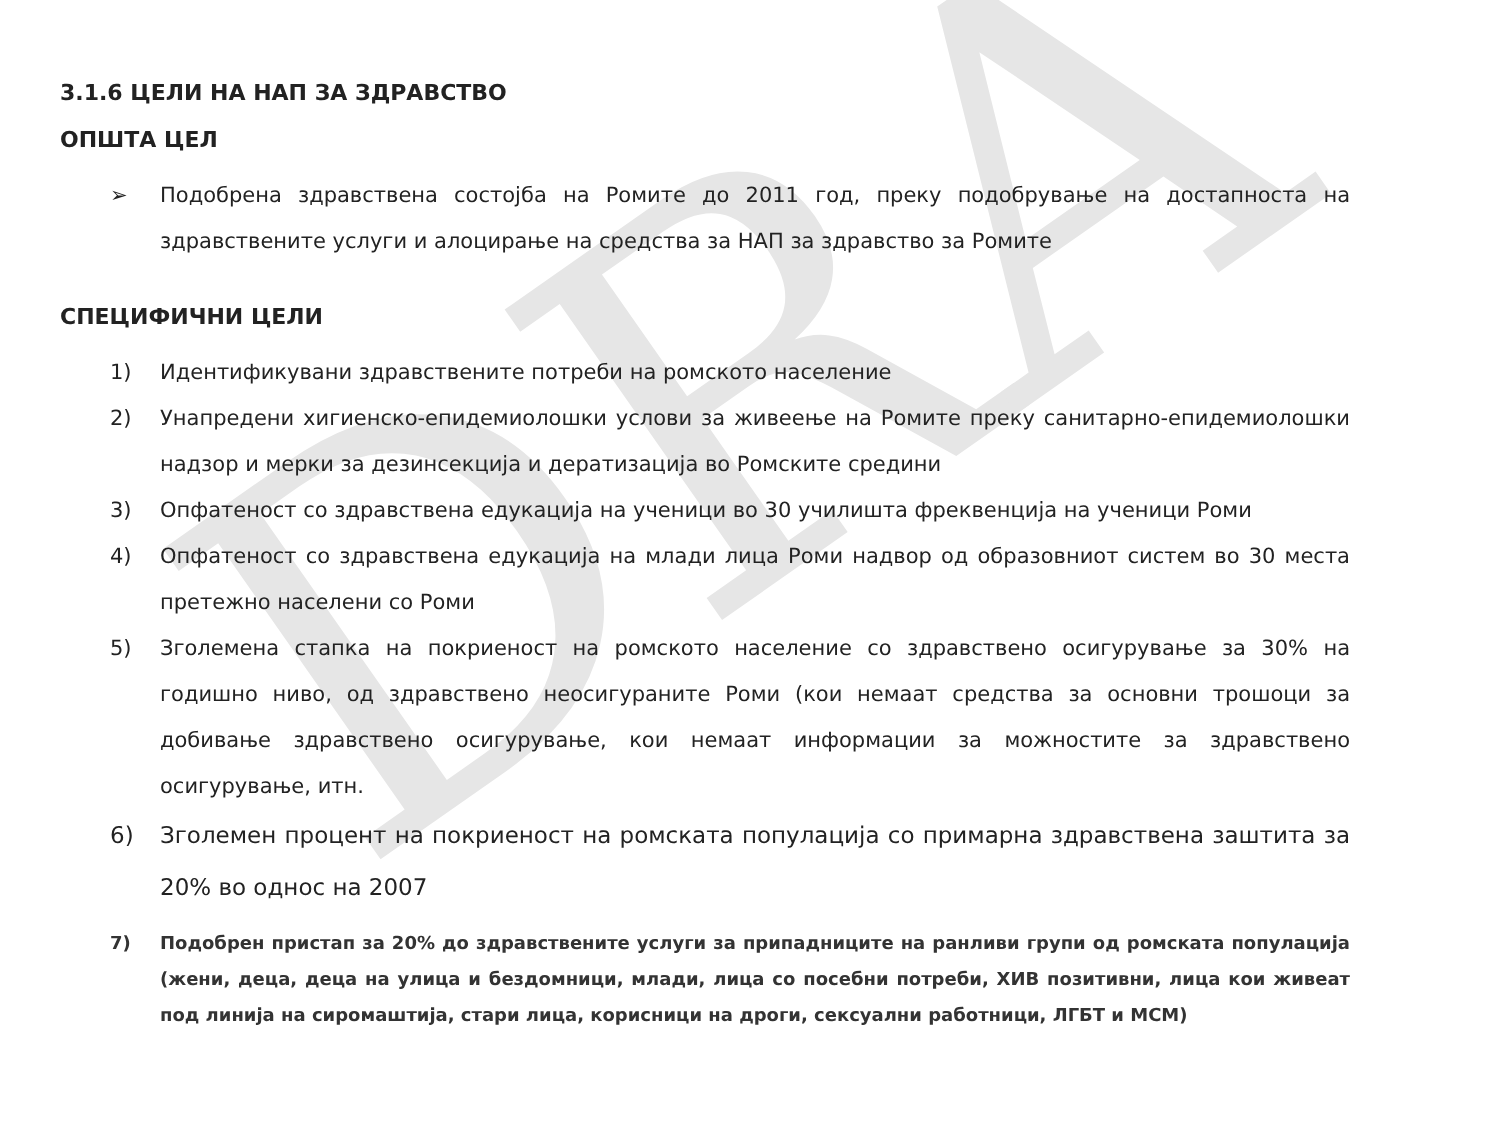DRA
3.1.6 ЦЕЛИ НА НАП ЗА ЗДРАВСТВО
ОПШТА ЦЕЛ
➢ Подобрена здравствена состојба на Ромите до 2011 год, преку подобрување на достапноста на здравствените услуги и алоцирање на средства за НАП за здравство за Ромите
СПЕЦИФИЧНИ ЦЕЛИ
1) Идентификувани здравствените потреби на ромското население
2) Унапредени хигиенско-епидемиолошки услови за живеење на Ромите преку санитарно-епидемиолошки надзор и мерки за дезинсекција и дератизација во Ромските средини
3) Опфатеност со здравствена едукација на ученици во 30 училишта фреквенција на ученици Роми
4) Опфатеност со здравствена едукација на млади лица Роми надвор од образовниот систем во 30 места претежно населени со Роми
5) Зголемена стапка на покриеност на ромското население со здравствено осигурување за 30% на годишно ниво, од здравствено неосигураните Роми (кои немаат средства за основни трошоци за добивање здравствено осигурување, кои немаат информации за можностите за здравствено осигурување, итн.
6) Зголемен процент на покриеност на ромската популација со примарна здравствена заштита за 20% во однос на 2007
7) Подобрен пристап за 20% до здравствените услуги за припадниците на ранливи групи од ромската популација (жени, деца, деца на улица и бездомници, млади, лица со посебни потреби, ХИВ позитивни, лица кои живеат под линија на сиромаштија, стари лица, корисници на дроги, сексуални работници, ЛГБТ и МСМ)